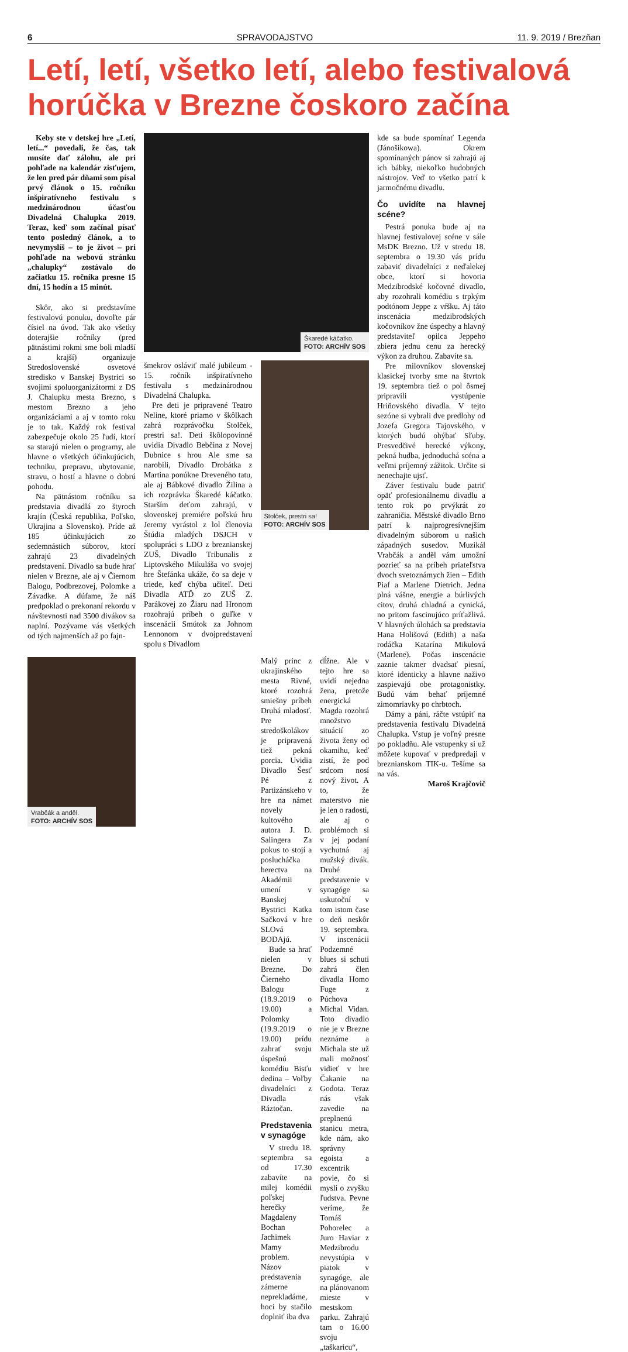6 SPRAVODAJSTVO 11. 9. 2019 / Brezňan
Letí, letí, všetko letí, alebo festivalová horúčka v Brezne čoskoro začína
Keby ste v detskej hre „Letí, letí...“ povedali, že čas, tak musíte dať zálohu, ale pri pohľade na kalendár zisťujem, že len pred pár dňami som písal prvý článok o 15. ročníku inšpiratívneho festivalu s medzinárodnou účasťou Divadelná Chalupka 2019. Teraz, keď som začínal písať tento posledný článok, a to nevymyslíš – to je život – pri pohľade na webovú stránku „chalupky“ zostávalo do začiatku 15. ročníka presne 15 dní, 15 hodín a 15 minút.
Skôr, ako si predstavíme festivalovú ponuku, dovoľte pár čísiel na úvod. Tak ako všetky doterajšie ročníky (pred pätnástimi rokmi sme boli mladší a krajší) organizuje Stredoslovenské osvetové stredisko v Banskej Bystrici so svojimi spoluorganizátormi z DS J. Chalupku mesta Brezno, s mestom Brezno a jeho organizáciami a aj v tomto roku je to tak. Každý rok festival zabezpečuje okolo 25 ľudí, ktorí sa starajú nielen o programy, ale hlavne o všetkých účinkujúcich, techniku, prepravu, ubytovanie, stravu, o hostí a hlavne o dobrú pohodu.
Na pätnástom ročníku sa predstavia divadlá zo štyroch krajín (Česká republika, Poľsko, Ukrajina a Slovensko). Príde až 185 účinkujúcich zo sedemnástich súborov, ktorí zahrajú 23 divadelných predstavení. Divadlo sa bude hrať nielen v Brezne, ale aj v Čiernom Balogu, Podbrezovej, Polomke a Závadke. A dúfame, že náš predpoklad o prekonaní rekordu v návštevnosti nad 3500 divákov sa naplní. Pozývame vás všetkých od tých najmenších až po fajn-
Vrabčák a anděl.
FOTO: ARCHÍV SOS
Škaredé káčatko.
FOTO: ARCHÍV SOS
šmekrov osláviť malé jubileum - 15. ročník inšpiratívneho festivalu s medzinárodnou Divadelná Chalupka.
Pre deti je pripravené Teatro Neline, ktoré priamo v škôlkach zahrá rozprávočku Stolček, prestri sa!. Deti škôlopovinné uvidia Divadlo Bebčina z Novej Dubnice s hrou Ale sme sa narobili, Divadlo Drobátka z Martina ponúkne Dreveného tatu, ale aj Bábkové divadlo Žilina a ich rozprávka Škaredé káčatko. Starším deťom zahrajú, v slovenskej premiére poľskú hru Jeremy vyrástol z lol členovia Štúdia mladých DSJCH v spolupráci s LDO z breznianskej ZUŠ, Divadlo Tribunalis z Liptovského Mikuláša vo svojej hre Štefánka ukáže, čo sa deje v triede, keď chýba učiteľ. Deti Divadla ATĎ zo ZUŠ Z. Parákovej zo Žiaru nad Hronom rozohrajú príbeh o guľke v inscenácii Smútok za Johnom Lennonom v dvojpredstavení spolu s Divadlom
Stolček, prestri sa!
FOTO: ARCHÍV SOS
Malý princ z ukrajinského mesta Rivné, ktoré rozohrá smiešny príbeh Druhá mladosť. Pre stredoškolákov je pripravená tiež pekná porcia. Uvidia Divadlo Šesť Pé z Partizánskeho v hre na námet novely kultového autora J. D. Salingera Za pokus to stojí a poslucháčka herectva na Akadémii umení v Banskej Bystrici Katka Sačková v hre SLOvá BODAjú.
Bude sa hrať nielen v Brezne. Do Čierneho Balogu (18.9.2019 o 19.00) a Polomky (19.9.2019 o 19.00) prídu zahrať svoju úspešnú komédiu Bisťu dedina – Voľby divadelníci z Divadla Ráztočan.
Predstavenia v synagóge
V stredu 18. septembra sa od 17.30 zabavíte na milej komédii poľskej herečky Magdaleny Bochan Jachimek Mamy problem. Názov predstavenia zámerne neprekladáme, hoci by stačilo doplniť iba dva
dĺžne. Ale v tejto hre sa uvidí nejedna žena, pretože energická Magda rozohrá množstvo situácií zo života ženy od okamihu, keď zistí, že pod srdcom nosí nový život. A to, že materstvo nie je len o radosti, ale aj o problémoch si v jej podaní vychutná aj mužský divák. Druhé predstavenie v synagóge sa uskutoční v tom istom čase o deň neskôr 19. septembra. V inscenácii Podzemné blues si schuti zahrá člen divadla Homo Fuge z Púchova Michal Vidan. Toto divadlo nie je v Brezne neznáme a Michala ste už mali možnosť vidieť v hre Čakanie na Godota. Teraz nás však zavedie na preplnenú stanicu metra, kde nám, ako správny egoista a excentrik povie, čo si myslí o zvyšku ľudstva. Pevne veríme, že Tomáš Pohorelec a Juro Haviar z Medzibrodu nevystúpia v piatok v synagóge, ale na plánovanom mieste v mestskom parku. Zahrajú tam o 16.00 svoju „taškaricu“,
kde sa bude spomínať Legenda (Jánošikowa). Okrem spomínaných pánov si zahrajú aj ich bábky, niekoľko hudobných nástrojov. Veď to všetko patrí k jarmočnému divadlu.
Čo uvidíte na hlavnej scéne?
Pestrá ponuka bude aj na hlavnej festivalovej scéne v sále MsDK Brezno. Už v stredu 18. septembra o 19.30 vás prídu zabaviť divadelníci z neďalekej obce, ktorí si hovoria Medzibrodské kočovné divadlo, aby rozohrali komédiu s trpkým podtónom Jeppe z vŕšku. Aj táto inscenácia medzibrodských kočovníkov žne úspechy a hlavný predstaviteľ opilca Jeppeho zbiera jednu cenu za herecký výkon za druhou. Zabavíte sa.
Pre milovníkov slovenskej klasickej tvorby sme na štvrtok 19. septembra tiež o pol ôsmej pripravili vystúpenie Hriňovského divadla. V tejto sezóne si vybrali dve predlohy od Jozefa Gregora Tajovského, v ktorých budú ohýbať Sľuby. Presvedčivé herecké výkony, pekná hudba, jednoduchá scéna a veľmi príjemný zážitok. Určite si nenechajte ujsť.
Záver festivalu bude patriť opäť profesionálnemu divadlu a tento rok po prvýkrát zo zahraničia. Městské divadlo Brno patrí k najprogresívnejším divadelným súborom u našich západných susedov. Muzikál Vrabčák a anděl vám umožní pozrieť sa na príbeh priateľstva dvoch svetoznámych žien – Edith Piaf a Marlene Dietrich. Jedna plná vášne, energie a búrlivých citov, druhá chladná a cynická, no pritom fascinujúco príťažlivá. V hlavných úlohách sa predstavia Hana Holišová (Edith) a naša rodáčka Katarína Mikulová (Marlene). Počas inscenácie zaznie takmer dvadsať piesní, ktoré identicky a hlavne naživo zaspievajú obe protagonistky. Budú vám behať príjemné zimomriavky po chrbtoch.
Dámy a páni, ráčte vstúpiť na predstavenia festivalu Divadelná Chalupka. Vstup je voľný presne po pokladňu. Ale vstupenky si už môžete kupovať v predpredaji v breznianskom TIK-u. Tešíme sa na vás.
Maroš Krajčovič